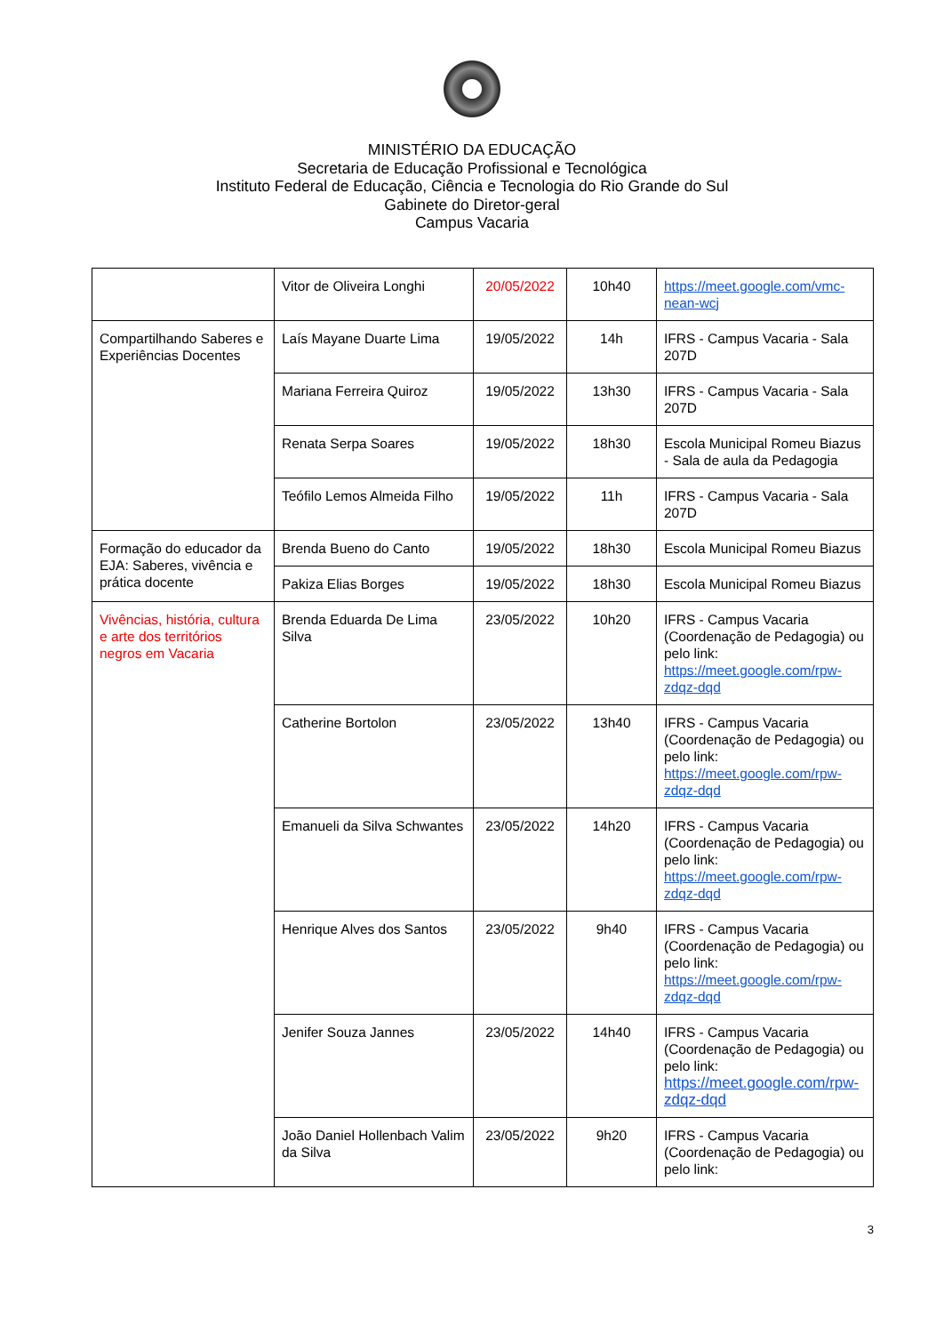MINISTÉRIO DA EDUCAÇÃO
Secretaria de Educação Profissional e Tecnológica
Instituto Federal de Educação, Ciência e Tecnologia do Rio Grande do Sul
Gabinete do Diretor-geral
Campus Vacaria
| | Vitor de Oliveira Longhi | 20/05/2022 | 10h40 | https://meet.google.com/vmc-nean-wcj |
| Compartilhando Saberes e Experiências Docentes | Laís Mayane Duarte Lima | 19/05/2022 | 14h | IFRS - Campus Vacaria - Sala 207D |
| | Mariana Ferreira Quiroz | 19/05/2022 | 13h30 | IFRS - Campus Vacaria - Sala 207D |
| | Renata Serpa Soares | 19/05/2022 | 18h30 | Escola Municipal Romeu Biazus - Sala de aula da Pedagogia |
| | Teófilo Lemos Almeida Filho | 19/05/2022 | 11h | IFRS - Campus Vacaria - Sala 207D |
| Formação do educador da EJA: Saberes, vivência e prática docente | Brenda Bueno do Canto | 19/05/2022 | 18h30 | Escola Municipal Romeu Biazus |
| | Pakiza Elias Borges | 19/05/2022 | 18h30 | Escola Municipal Romeu Biazus |
| Vivências, história, cultura e arte dos territórios negros em Vacaria | Brenda Eduarda De Lima Silva | 23/05/2022 | 10h20 | IFRS - Campus Vacaria (Coordenação de Pedagogia) ou pelo link: https://meet.google.com/rpw-zdqz-dqd |
| | Catherine Bortolon | 23/05/2022 | 13h40 | IFRS - Campus Vacaria (Coordenação de Pedagogia) ou pelo link: https://meet.google.com/rpw-zdqz-dqd |
| | Emanueli da Silva Schwantes | 23/05/2022 | 14h20 | IFRS - Campus Vacaria (Coordenação de Pedagogia) ou pelo link: https://meet.google.com/rpw-zdqz-dqd |
| | Henrique Alves dos Santos | 23/05/2022 | 9h40 | IFRS - Campus Vacaria (Coordenação de Pedagogia) ou pelo link: https://meet.google.com/rpw-zdqz-dqd |
| | Jenifer Souza Jannes | 23/05/2022 | 14h40 | IFRS - Campus Vacaria (Coordenação de Pedagogia) ou pelo link: https://meet.google.com/rpw-zdqz-dqd |
| | João Daniel Hollenbach Valim da Silva | 23/05/2022 | 9h20 | IFRS - Campus Vacaria (Coordenação de Pedagogia) ou pelo link: |
3